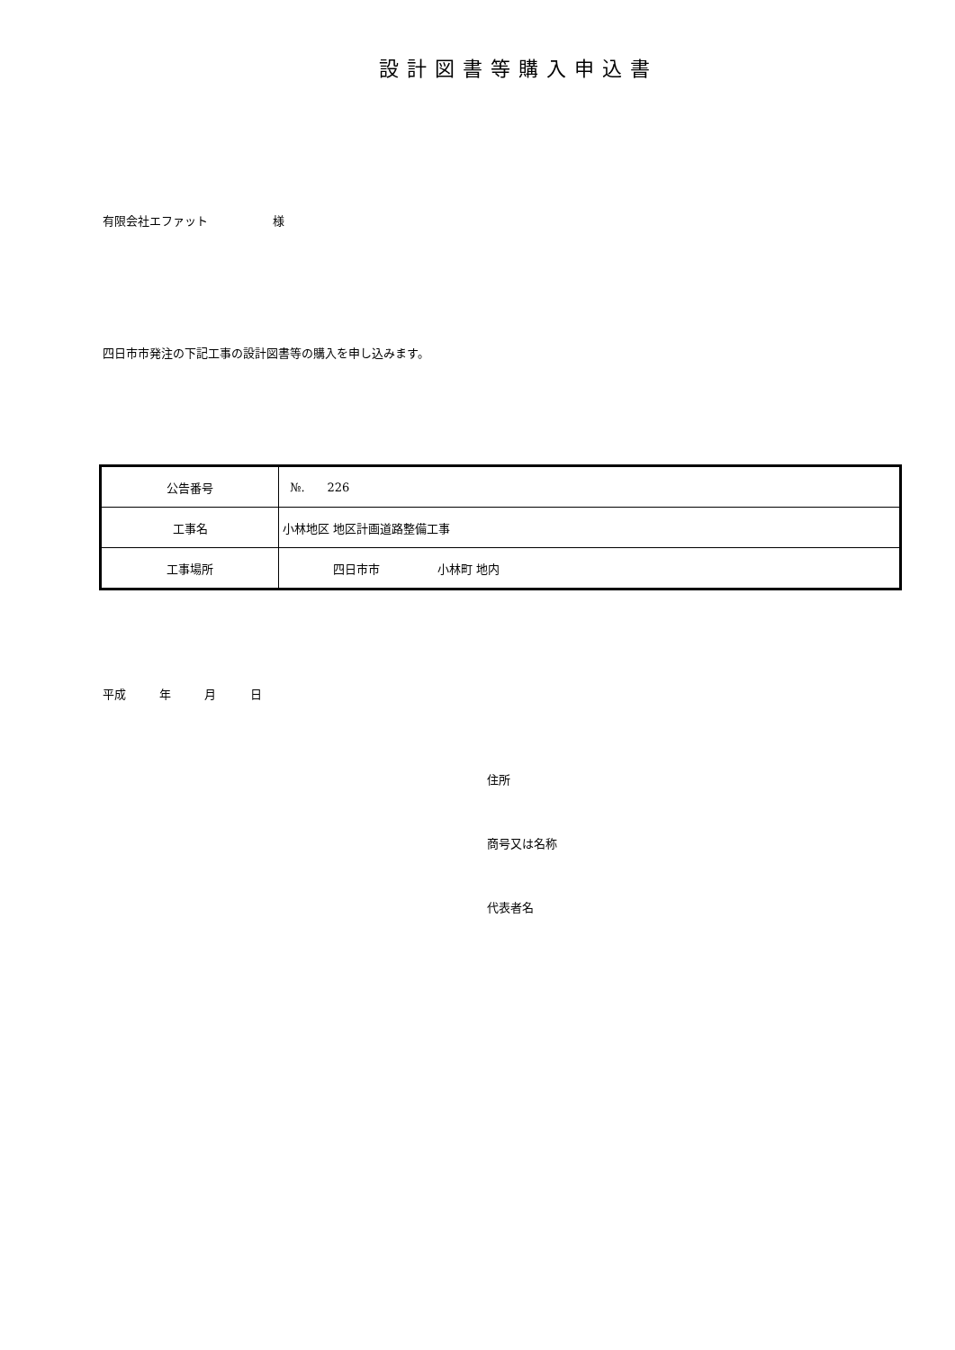設計図書等購入申込書
有限会社エファット 様
四日市市発注の下記工事の設計図書等の購入を申し込みます。
| 公告番号 | №. 226 |
| 工事名 | 小林地区 地区計画道路整備工事 |
| 工事場所 | 四日市市 小林町 地内 |
平成 年 月 日
住所
商号又は名称
代表者名